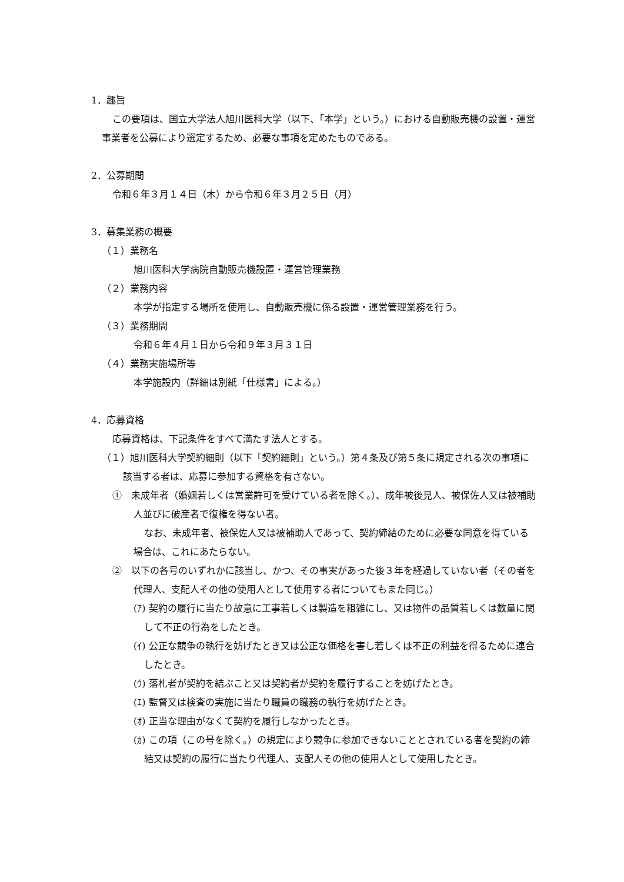1．趣旨
この要項は、国立大学法人旭川医科大学（以下、「本学」という。）における自動販売機の設置・運営事業者を公募により選定するため、必要な事項を定めたものである。
2．公募期間
令和６年３月１４日（木）から令和６年３月２５日（月）
3．募集業務の概要
（１）業務名
旭川医科大学病院自動販売機設置・運営管理業務
（２）業務内容
本学が指定する場所を使用し、自動販売機に係る設置・運営管理業務を行う。
（３）業務期間
令和６年４月１日から令和９年３月３１日
（４）業務実施場所等
本学施設内（詳細は別紙「仕様書」による。）
4．応募資格
応募資格は、下記条件をすべて満たす法人とする。
（１）旭川医科大学契約細則（以下「契約細則」という。）第４条及び第５条に規定される次の事項に該当する者は、応募に参加する資格を有さない。
①　未成年者（婚姻若しくは営業許可を受けている者を除く。）、成年被後見人、被保佐人又は被補助人並びに破産者で復権を得ない者。
なお、未成年者、被保佐人又は被補助人であって、契約締結のために必要な同意を得ている場合は、これにあたらない。
②　以下の各号のいずれかに該当し、かつ、その事実があった後３年を経過していない者（その者を代理人、支配人その他の使用人として使用する者についてもまた同じ。）
(ｱ) 契約の履行に当たり故意に工事若しくは製造を粗雑にし、又は物件の品質若しくは数量に関して不正の行為をしたとき。
(ｲ) 公正な競争の執行を妨げたとき又は公正な価格を害し若しくは不正の利益を得るために連合したとき。
(ｳ) 落札者が契約を結ぶこと又は契約者が契約を履行することを妨げたとき。
(ｴ) 監督又は検査の実施に当たり職員の職務の執行を妨げたとき。
(ｵ) 正当な理由がなくて契約を履行しなかったとき。
(ｶ) この項（この号を除く。）の規定により競争に参加できないこととされている者を契約の締結又は契約の履行に当たり代理人、支配人その他の使用人として使用したとき。